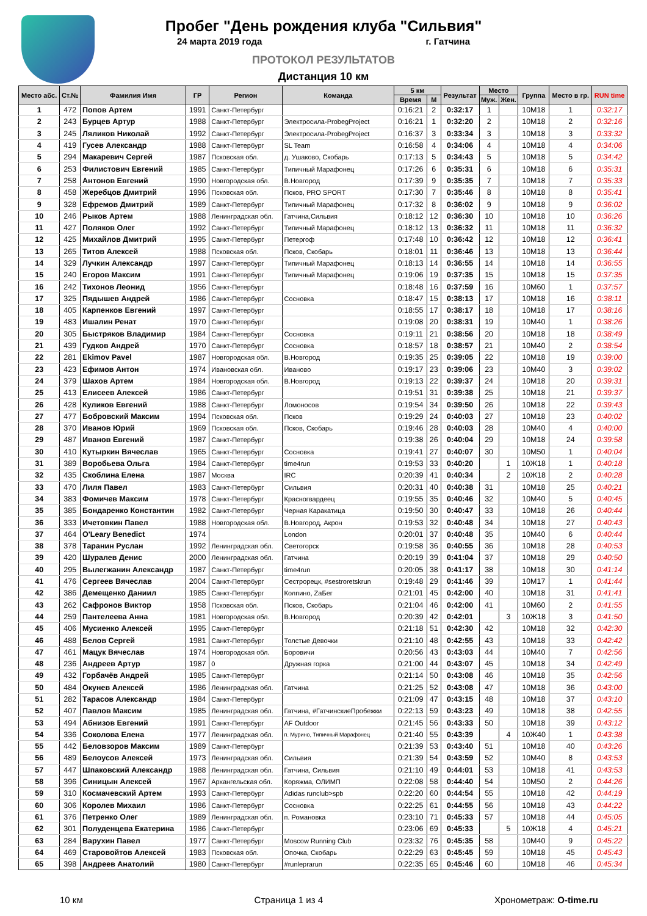Пробег "День рождения клуба "Сильвия"
24 марта 2019 года г. Гатчина
ПРОТОКОЛ РЕЗУЛЬТАТОВ
Дистанция 10 км
| Место абс. | Ст.№ | Фамилия Имя | ГР | Регион | Команда | 5 км | | Результат | Место | | Группа | Место в гр. | RUN time |
| --- | --- | --- | --- | --- | --- | --- | --- | --- | --- | --- | --- | --- | --- |
| | | | | | | Время | М | | Муж. | Жен. | | | |
| 1 | 472 | Попов Артем | 1991 | Санкт-Петербург | | 0:16:21 | 2 | 0:32:17 | 1 | | 10М18 | 1 | 0:32:17 |
| 2 | 243 | Бурцев Артур | 1988 | Санкт-Петербург | Электросила-ProbegProject | 0:16:21 | 1 | 0:32:20 | 2 | | 10М18 | 2 | 0:32:16 |
| 3 | 245 | Ляликов Николай | 1992 | Санкт-Петербург | Электросила-ProbegProject | 0:16:37 | 3 | 0:33:34 | 3 | | 10М18 | 3 | 0:33:32 |
| 4 | 419 | Гусев Александр | 1988 | Санкт-Петербург | SL Team | 0:16:58 | 4 | 0:34:06 | 4 | | 10М18 | 4 | 0:34:06 |
| 5 | 294 | Макаревич Сергей | 1987 | Псковская обл. | д. Ушаково, Скобарь | 0:17:13 | 5 | 0:34:43 | 5 | | 10М18 | 5 | 0:34:42 |
| 6 | 253 | Филистович Евгений | 1985 | Санкт-Петербург | Типичный Марафонец | 0:17:26 | 6 | 0:35:31 | 6 | | 10М18 | 6 | 0:35:31 |
| 7 | 258 | Антонов Евгений | 1990 | Новгородская обл. | В.Новгород | 0:17:39 | 9 | 0:35:35 | 7 | | 10М18 | 7 | 0:35:33 |
| 8 | 458 | Жеребцов Дмитрий | 1996 | Псковская обл. | Псков, PRO SPORT | 0:17:30 | 7 | 0:35:46 | 8 | | 10М18 | 8 | 0:35:41 |
| 9 | 328 | Ефремов Дмитрий | 1989 | Санкт-Петербург | Типичный Марафонец | 0:17:32 | 8 | 0:36:02 | 9 | | 10М18 | 9 | 0:36:02 |
| 10 | 246 | Рыков Артем | 1988 | Ленинградская обл. | Гатчина,Сильвия | 0:18:12 | 12 | 0:36:30 | 10 | | 10М18 | 10 | 0:36:26 |
| 11 | 427 | Поляков Олег | 1992 | Санкт-Петербург | Типичный Марафонец | 0:18:12 | 13 | 0:36:32 | 11 | | 10М18 | 11 | 0:36:32 |
| 12 | 425 | Михайлов Дмитрий | 1995 | Санкт-Петербург | Петергоф | 0:17:48 | 10 | 0:36:42 | 12 | | 10М18 | 12 | 0:36:41 |
| 13 | 265 | Титов Алексей | 1988 | Псковская обл. | Псков, Скобарь | 0:18:01 | 11 | 0:36:46 | 13 | | 10М18 | 13 | 0:36:44 |
| 14 | 329 | Лучкин Александр | 1997 | Санкт-Петербург | Типичный Марафонец | 0:18:13 | 14 | 0:36:55 | 14 | | 10М18 | 14 | 0:36:55 |
| 15 | 240 | Егоров Максим | 1991 | Санкт-Петербург | Типичный Марафонец | 0:19:06 | 19 | 0:37:35 | 15 | | 10М18 | 15 | 0:37:35 |
| 16 | 242 | Тихонов Леонид | 1956 | Санкт-Петербург | | 0:18:48 | 16 | 0:37:59 | 16 | | 10М60 | 1 | 0:37:57 |
| 17 | 325 | Пядышев Андрей | 1986 | Санкт-Петербург | Сосновка | 0:18:47 | 15 | 0:38:13 | 17 | | 10М18 | 16 | 0:38:11 |
| 18 | 405 | Карпенков Евгений | 1997 | Санкт-Петербург | | 0:18:55 | 17 | 0:38:17 | 18 | | 10М18 | 17 | 0:38:16 |
| 19 | 483 | Ишалин Ренат | 1970 | Санкт-Петербург | | 0:19:08 | 20 | 0:38:31 | 19 | | 10М40 | 1 | 0:38:26 |
| 20 | 305 | Быстряков Владимир | 1984 | Санкт-Петербург | Сосновка | 0:19:11 | 21 | 0:38:56 | 20 | | 10М18 | 18 | 0:38:49 |
| 21 | 439 | Гудков Андрей | 1970 | Санкт-Петербург | Сосновка | 0:18:57 | 18 | 0:38:57 | 21 | | 10М40 | 2 | 0:38:54 |
| 22 | 281 | Ekimov Pavel | 1987 | Новгородская обл. | В.Новгород | 0:19:35 | 25 | 0:39:05 | 22 | | 10М18 | 19 | 0:39:00 |
| 23 | 423 | Ефимов Антон | 1974 | Ивановская обл. | Иваново | 0:19:17 | 23 | 0:39:06 | 23 | | 10М40 | 3 | 0:39:02 |
| 24 | 379 | Шахов Артем | 1984 | Новгородская обл. | В.Новгород | 0:19:13 | 22 | 0:39:37 | 24 | | 10М18 | 20 | 0:39:31 |
| 25 | 413 | Елисеев Алексей | 1986 | Санкт-Петербург | | 0:19:51 | 31 | 0:39:38 | 25 | | 10М18 | 21 | 0:39:37 |
| 26 | 428 | Куликов Евгений | 1988 | Санкт-Петербург | Ломоносов | 0:19:54 | 34 | 0:39:50 | 26 | | 10М18 | 22 | 0:39:43 |
| 27 | 477 | Бобровский Максим | 1994 | Псковская обл. | Псков | 0:19:29 | 24 | 0:40:03 | 27 | | 10М18 | 23 | 0:40:02 |
| 28 | 370 | Иванов Юрий | 1969 | Псковская обл. | Псков, Скобарь | 0:19:46 | 28 | 0:40:03 | 28 | | 10М40 | 4 | 0:40:00 |
| 29 | 487 | Иванов Евгений | 1987 | Санкт-Петербург | | 0:19:38 | 26 | 0:40:04 | 29 | | 10М18 | 24 | 0:39:58 |
| 30 | 410 | Кутыркин Вячеслав | 1965 | Санкт-Петербург | Сосновка | 0:19:41 | 27 | 0:40:07 | 30 | | 10М50 | 1 | 0:40:04 |
| 31 | 389 | Воробьева Ольга | 1984 | Санкт-Петербург | time4run | 0:19:53 | 33 | 0:40:20 | | 1 | 10Ж18 | 1 | 0:40:18 |
| 32 | 435 | Скоблина Елена | 1987 | Москва | IRC | 0:20:39 | 41 | 0:40:34 | | 2 | 10Ж18 | 2 | 0:40:28 |
| 33 | 470 | Лиля Павел | 1983 | Санкт-Петербург | Сильвия | 0:20:31 | 40 | 0:40:38 | 31 | | 10М18 | 25 | 0:40:21 |
| 34 | 383 | Фомичев Максим | 1978 | Санкт-Петербург | Красногвардеец | 0:19:55 | 35 | 0:40:46 | 32 | | 10М40 | 5 | 0:40:45 |
| 35 | 385 | Бондаренко Константин | 1982 | Санкт-Петербург | Черная Каракатица | 0:19:50 | 30 | 0:40:47 | 33 | | 10М18 | 26 | 0:40:44 |
| 36 | 333 | Ичетовкин Павел | 1988 | Новгородская обл. | В.Новгород, Акрон | 0:19:53 | 32 | 0:40:48 | 34 | | 10М18 | 27 | 0:40:43 |
| 37 | 464 | O'Leary Benedict | 1974 | | London | 0:20:01 | 37 | 0:40:48 | 35 | | 10М40 | 6 | 0:40:44 |
| 38 | 378 | Таранин Руслан | 1992 | Ленинградская обл. | Светогорск | 0:19:58 | 36 | 0:40:55 | 36 | | 10М18 | 28 | 0:40:53 |
| 39 | 420 | Шуралев Денис | 2000 | Ленинградская обл. | Гатчина | 0:20:19 | 39 | 0:41:04 | 37 | | 10М18 | 29 | 0:40:50 |
| 40 | 295 | Вылегжанин Александр | 1987 | Санкт-Петербург | time4run | 0:20:05 | 38 | 0:41:17 | 38 | | 10М18 | 30 | 0:41:14 |
| 41 | 476 | Сергеев Вячеслав | 2004 | Санкт-Петербург | Сестрорецк, #sestroretskrun | 0:19:48 | 29 | 0:41:46 | 39 | | 10М17 | 1 | 0:41:44 |
| 42 | 386 | Демещенко Даниил | 1985 | Санкт-Петербург | Колпино, ZaБег | 0:21:01 | 45 | 0:42:00 | 40 | | 10М18 | 31 | 0:41:41 |
| 43 | 262 | Сафронов Виктор | 1958 | Псковская обл. | Псков, Скобарь | 0:21:04 | 46 | 0:42:00 | 41 | | 10М60 | 2 | 0:41:55 |
| 44 | 259 | Пантелеева Анна | 1981 | Новгородская обл. | В.Новгород | 0:20:39 | 42 | 0:42:01 | | 3 | 10Ж18 | 3 | 0:41:50 |
| 45 | 406 | Мусиенко Алексей | 1995 | Санкт-Петербург | | 0:21:18 | 51 | 0:42:30 | 42 | | 10М18 | 32 | 0:42:30 |
| 46 | 488 | Белов Сергей | 1981 | Санкт-Петербург | Толстые Девочки | 0:21:10 | 48 | 0:42:55 | 43 | | 10М18 | 33 | 0:42:42 |
| 47 | 461 | Мацук Вячеслав | 1974 | Новгородская обл. | Боровичи | 0:20:56 | 43 | 0:43:03 | 44 | | 10М40 | 7 | 0:42:56 |
| 48 | 236 | Андреев Артур | 1987 | 0 | Дружная горка | 0:21:00 | 44 | 0:43:07 | 45 | | 10М18 | 34 | 0:42:49 |
| 49 | 432 | Горбачёв Андрей | 1985 | Санкт-Петербург | | 0:21:14 | 50 | 0:43:08 | 46 | | 10М18 | 35 | 0:42:56 |
| 50 | 484 | Окунев Алексей | 1986 | Ленинградская обл. | Гатчина | 0:21:25 | 52 | 0:43:08 | 47 | | 10М18 | 36 | 0:43:00 |
| 51 | 282 | Тарасов Александр | 1984 | Санкт-Петербург | | 0:21:09 | 47 | 0:43:15 | 48 | | 10М18 | 37 | 0:43:10 |
| 52 | 407 | Павлов Максим | 1985 | Ленинградская обл. | Гатчина, #ГатчинскиеПробежки | 0:22:13 | 59 | 0:43:23 | 49 | | 10М18 | 38 | 0:42:55 |
| 53 | 494 | Абнизов Евгений | 1991 | Санкт-Петербург | AF Outdoor | 0:21:45 | 56 | 0:43:33 | 50 | | 10М18 | 39 | 0:43:12 |
| 54 | 336 | Соколова Елена | 1977 | Ленинградская обл. | п. Мурино, Типичный Марафонец | 0:21:40 | 55 | 0:43:39 | | 4 | 10Ж40 | 1 | 0:43:38 |
| 55 | 442 | Беловзоров Максим | 1989 | Санкт-Петербург | | 0:21:39 | 53 | 0:43:40 | 51 | | 10М18 | 40 | 0:43:26 |
| 56 | 489 | Белоусов Алексей | 1973 | Ленинградская обл. | Сильвия | 0:21:39 | 54 | 0:43:59 | 52 | | 10М40 | 8 | 0:43:53 |
| 57 | 447 | Шпаковский Александр | 1988 | Ленинградская обл. | Гатчина, Сильвия | 0:21:10 | 49 | 0:44:01 | 53 | | 10М18 | 41 | 0:43:53 |
| 58 | 396 | Синицын Алексей | 1967 | Архангельская обл. | Коряжма, ОЛИМП | 0:22:08 | 58 | 0:44:40 | 54 | | 10М50 | 2 | 0:44:26 |
| 59 | 310 | Космачевский Артем | 1993 | Санкт-Петербург | Adidas runclub>spb | 0:22:20 | 60 | 0:44:54 | 55 | | 10М18 | 42 | 0:44:19 |
| 60 | 306 | Королев Михаил | 1986 | Санкт-Петербург | Сосновка | 0:22:25 | 61 | 0:44:55 | 56 | | 10М18 | 43 | 0:44:22 |
| 61 | 376 | Петренко Олег | 1989 | Ленинградская обл. | п. Романовка | 0:23:10 | 71 | 0:45:33 | 57 | | 10М18 | 44 | 0:45:05 |
| 62 | 301 | Полуденцева Екатерина | 1986 | Санкт-Петербург | | 0:23:06 | 69 | 0:45:33 | | 5 | 10Ж18 | 4 | 0:45:21 |
| 63 | 284 | Варухин Павел | 1977 | Санкт-Петербург | Moscow Running Club | 0:23:32 | 76 | 0:45:35 | 58 | | 10М40 | 9 | 0:45:22 |
| 64 | 469 | Старовойтов Алексей | 1983 | Псковская обл. | Опочка, Скобарь | 0:22:29 | 63 | 0:45:45 | 59 | | 10М18 | 45 | 0:45:43 |
| 65 | 398 | Андреев Анатолий | 1980 | Санкт-Петербург | #runleprarun | 0:22:35 | 65 | 0:45:46 | 60 | | 10М18 | 46 | 0:45:34 |
10 км Страница 1 из 4 Хронометраж: O-time.ru